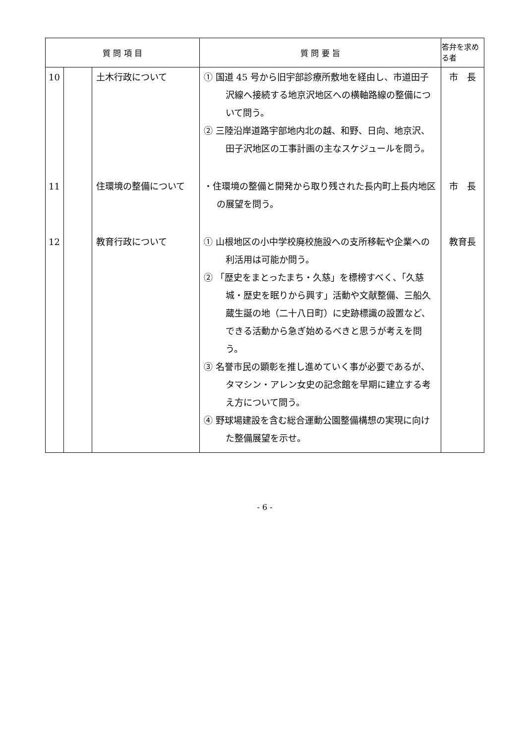| 質 問 項 目 | | | 質 問 要 旨 | 答弁を求める者 |
| --- | --- | --- | --- | --- |
| 10 | | 土木行政について | ① 国道 45 号から旧宇部診療所敷地を経由し、市道田子沢線へ接続する地京沢地区への横軸路線の整備について問う。 ② 三陸沿岸道路宇部地内北の越、和野、日向、地京沢、田子沢地区の工事計画の主なスケジュールを問う。 | 市 長 |
| 11 | | 住環境の整備について | ・住環境の整備と開発から取り残された長内町上長内地区の展望を問う。 | 市 長 |
| 12 | | 教育行政について | ① 山根地区の小中学校廃校施設への支所移転や企業への利活用は可能か問う。 ② 「歴史をまとったまち・久慈」を標榜すべく、「久慈城・歴史を眠りから興す」活動や文献整備、三船久蔵生誕の地（二十八日町）に史跡標識の設置など、できる活動から急ぎ始めるべきと思うが考えを問う。 ③ 名誉市民の顕彰を推し進めていく事が必要であるが、タマシン・アレン女史の記念館を早期に建立する考え方について問う。 ④ 野球場建設を含む総合運動公園整備構想の実現に向けた整備展望を示せ。 | 教育長 |
- 6 -